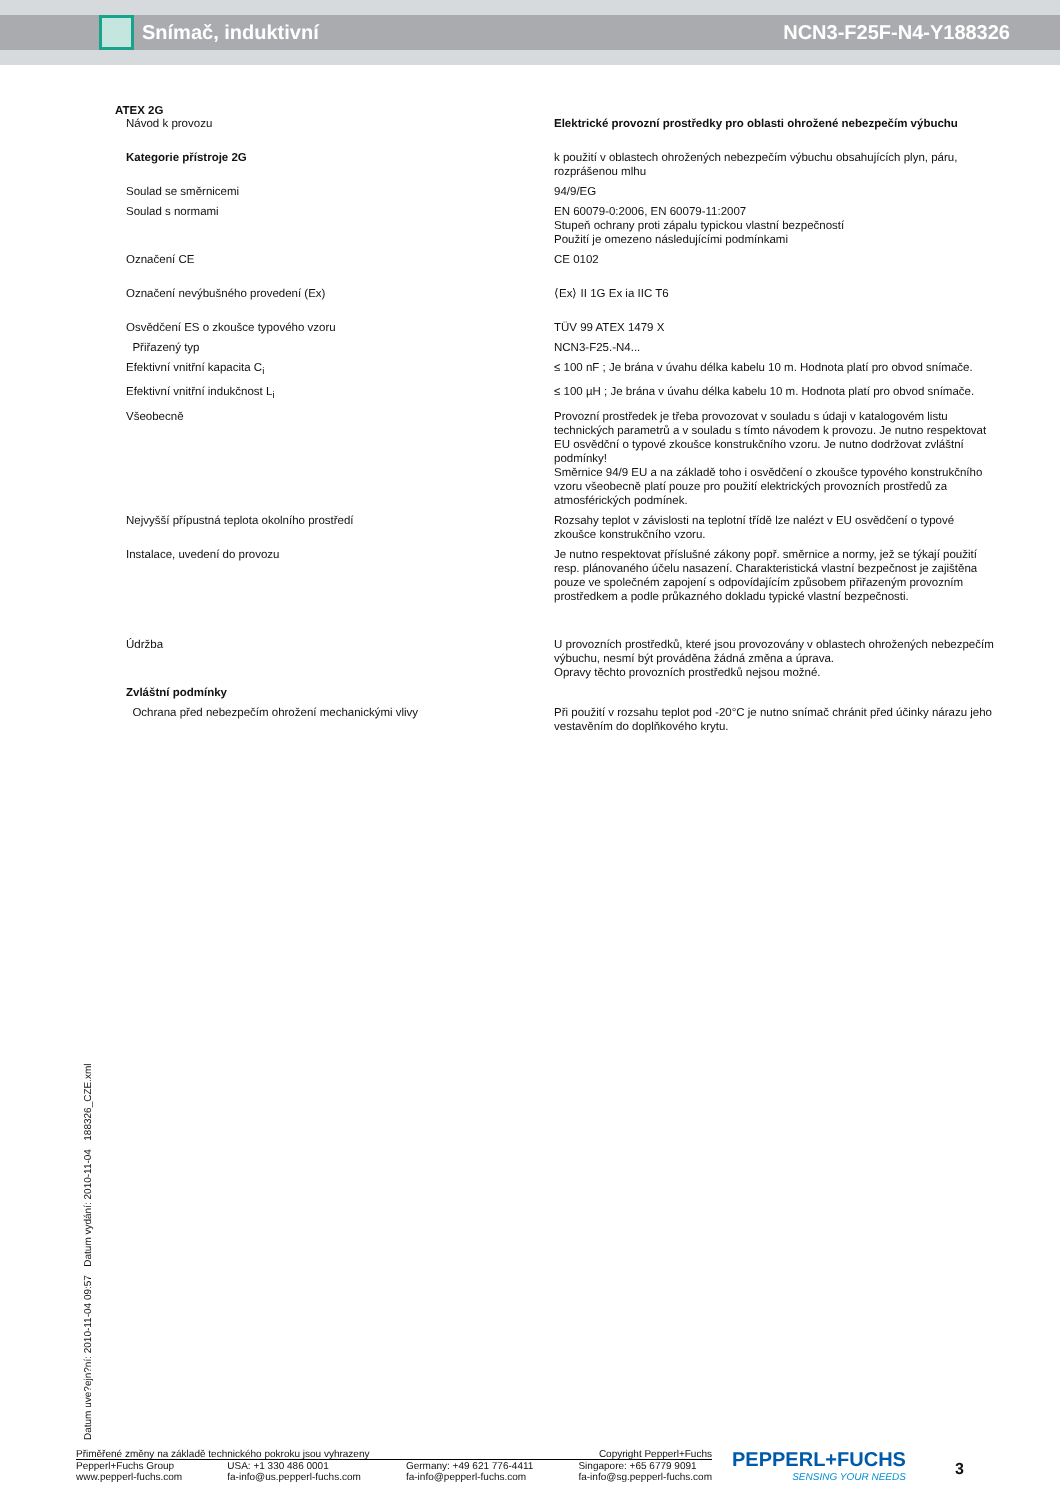Snímač, induktivní NCN3-F25F-N4-Y188326
ATEX 2G
| Návod k provozu | Elektrické provozní prostředky pro oblasti ohrožené nebezpečím výbuchu |
| Kategorie přístroje 2G | k použití v oblastech ohrožených nebezpečím výbuchu obsahujících plyn, páru, rozprášenou mlhu |
| Soulad se směrnicemi | 94/9/EG |
| Soulad s normami | EN 60079-0:2006, EN 60079-11:2007 Stupeň ochrany proti zápalu typickou vlastní bezpečností Použití je omezeno následujícími podmínkami |
| Označení CE | CE 0102 |
| Označení nevýbušného provedení (Ex) | ⟨Ex⟩ II 1G Ex ia IIC T6 |
| Osvědčení ES o zkoušce typového vzoru | TÜV 99 ATEX 1479 X |
| Přiřazený typ | NCN3-F25.-N4... |
| Efektivní vnitřní kapacita C<sub>i</sub> | ≤ 100 nF ; Je brána v úvahu délka kabelu 10 m. Hodnota platí pro obvod snímače. |
| Efektivní vnitřní indukčnost L<sub>i</sub> | ≤ 100 µH ; Je brána v úvahu délka kabelu 10 m. Hodnota platí pro obvod snímače. |
| Všeobecně | Provozní prostředek je třeba provozovat v souladu s údaji v katalogovém listu technických parametrů a v souladu s tímto návodem k provozu. Je nutno respektovat EU osvědční o typové zkoušce konstrukčního vzoru. Je nutno dodržovat zvláštní podmínky! Směrnice 94/9 EU a na základě toho i osvědčení o zkoušce typového konstrukčního vzoru všeobecně platí pouze pro použití elektrických provozních prostředů za atmosférických podmínek. |
| Nejvyšší přípustná teplota okolního prostředí | Rozsahy teplot v závislosti na teplotní třídě lze nalézt v EU osvědčení o typové zkoušce konstrukčního vzoru. |
| Instalace, uvedení do provozu | Je nutno respektovat příslušné zákony popř. směrnice a normy, jež se týkají použití resp. plánovaného účelu nasazení. Charakteristická vlastní bezpečnost je zajištěna pouze ve společném zapojení s odpovídajícím způsobem přiřazeným provozním prostředkem a podle průkazného dokladu typické vlastní bezpečnosti. |
| Údržba | U provozních prostředků, které jsou provozovány v oblastech ohrožených nebezpečím výbuchu, nesmí být prováděna žádná změna a úprava. Opravy těchto provozních prostředků nejsou možné. |
| Zvláštní podmínky | |
| Ochrana před nebezpečím ohrožení mechanickými vlivy | Při použití v rozsahu teplot pod -20°C je nutno snímač chránit před účinky nárazu jeho vestavěním do doplňkového krytu. |
Datum uve?ejn?ní: 2010-11-04 09:57 Datum vydání: 2010-11-04 188326_CZE.xml
Přiměřené změny na základě technického pokroku jsou vyhrazeny Copyright Pepperl+Fuchs
Pepperl+Fuchs Group
www.pepperl-fuchs.com USA: +1 330 486 0001
fa-info@us.pepperl-fuchs.com Germany: +49 621 776-4411
fa-info@pepperl-fuchs.com Singapore: +65 6779 9091
fa-info@sg.pepperl-fuchs.com
PEPPERL+FUCHS
SENSING YOUR NEEDS
3